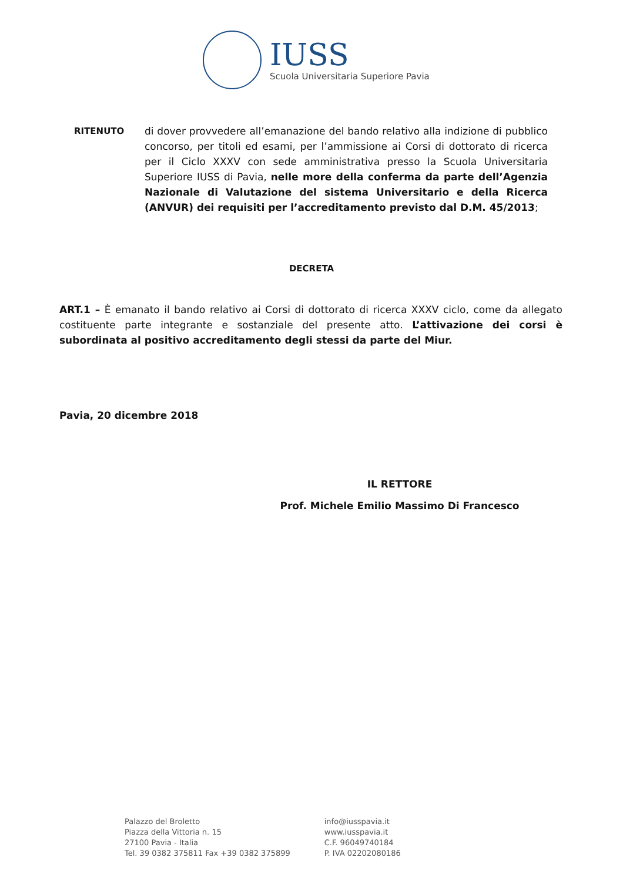IUSS
Scuola Universitaria Superiore Pavia
RITENUTO di dover provvedere all’emanazione del bando relativo alla indizione di pubblico concorso, per titoli ed esami, per l’ammissione ai Corsi di dottorato di ricerca per il Ciclo XXXV con sede amministrativa presso la Scuola Universitaria Superiore IUSS di Pavia, nelle more della conferma da parte dell’Agenzia Nazionale di Valutazione del sistema Universitario e della Ricerca (ANVUR) dei requisiti per l’accreditamento previsto dal D.M. 45/2013;
DECRETA
ART.1 – È emanato il bando relativo ai Corsi di dottorato di ricerca XXXV ciclo, come da allegato costituente parte integrante e sostanziale del presente atto. L’attivazione dei corsi è subordinata al positivo accreditamento degli stessi da parte del Miur.
Pavia, 20 dicembre 2018
IL RETTORE
Prof. Michele Emilio Massimo Di Francesco
Palazzo del Broletto
Piazza della Vittoria n. 15
27100 Pavia - Italia
Tel. 39 0382 375811 Fax +39 0382 375899
info@iusspavia.it
www.iusspavia.it
C.F. 96049740184
P. IVA 02202080186